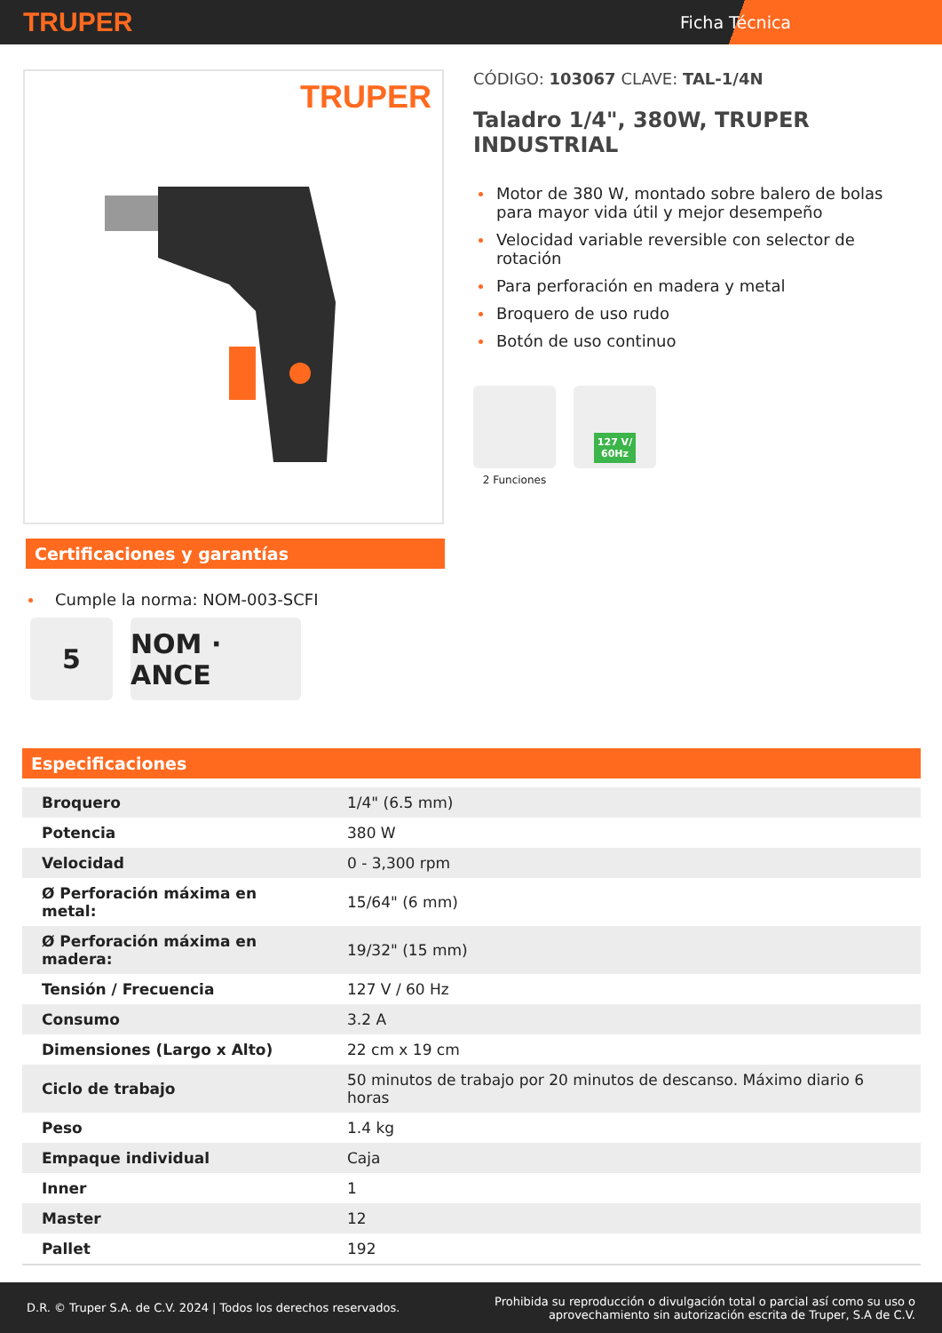TRUPER Ficha Técnica
TRUPER
Certificaciones y garantías
Cumple la norma: NOM-003-SCFI
5 NOM · ANCE
CÓDIGO: 103067 CLAVE: TAL-1/4N
Taladro 1/4", 380W, TRUPER INDUSTRIAL
Motor de 380 W, montado sobre balero de bolas para mayor vida útil y mejor desempeño
Velocidad variable reversible con selector de rotación
Para perforación en madera y metal
Broquero de uso rudo
Botón de uso continuo
2 Funciones
127 V/
60Hz
Especificaciones
| Broquero | 1/4" (6.5 mm) |
| Potencia | 380 W |
| Velocidad | 0 - 3,300 rpm |
| Ø Perforación máxima en metal: | 15/64" (6 mm) |
| Ø Perforación máxima en madera: | 19/32" (15 mm) |
| Tensión / Frecuencia | 127 V / 60 Hz |
| Consumo | 3.2 A |
| Dimensiones (Largo x Alto) | 22 cm x 19 cm |
| Ciclo de trabajo | 50 minutos de trabajo por 20 minutos de descanso. Máximo diario 6 horas |
| Peso | 1.4 kg |
| Empaque individual | Caja |
| Inner | 1 |
| Master | 12 |
| Pallet | 192 |
D.R. © Truper S.A. de C.V. 2024 | Todos los derechos reservados. Prohibida su reproducción o divulgación total o parcial así como su uso o
aprovechamiento sin autorización escrita de Truper, S.A de C.V.